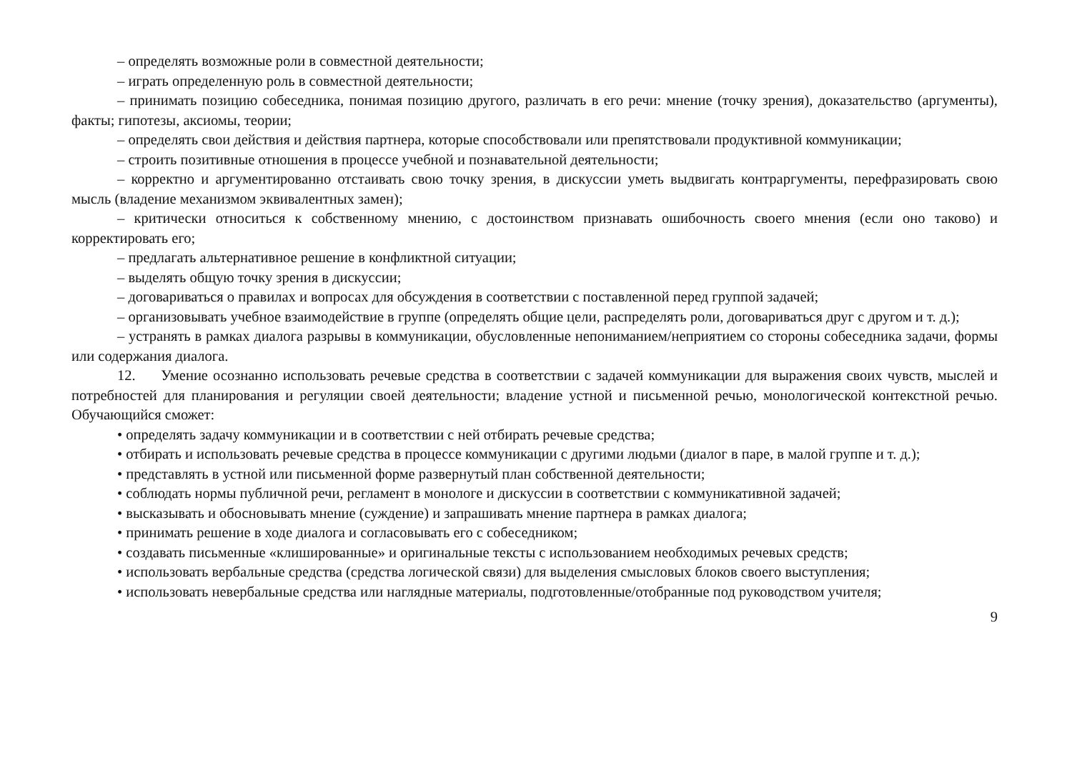– определять возможные роли в совместной деятельности;
– играть определенную роль в совместной деятельности;
– принимать позицию собеседника, понимая позицию другого, различать в его речи: мнение (точку зрения), доказательство (аргументы), факты; гипотезы, аксиомы, теории;
– определять свои действия и действия партнера, которые способствовали или препятствовали продуктивной коммуникации;
– строить позитивные отношения в процессе учебной и познавательной деятельности;
– корректно и аргументированно отстаивать свою точку зрения, в дискуссии уметь выдвигать контраргументы, перефразировать свою мысль (владение механизмом эквивалентных замен);
– критически относиться к собственному мнению, с достоинством признавать ошибочность своего мнения (если оно таково) и корректировать его;
– предлагать альтернативное решение в конфликтной ситуации;
– выделять общую точку зрения в дискуссии;
– договариваться о правилах и вопросах для обсуждения в соответствии с поставленной перед группой задачей;
– организовывать учебное взаимодействие в группе (определять общие цели, распределять роли, договариваться друг с другом и т. д.);
– устранять в рамках диалога разрывы в коммуникации, обусловленные непониманием/неприятием со стороны собеседника задачи, формы или содержания диалога.
12. Умение осознанно использовать речевые средства в соответствии с задачей коммуникации для выражения своих чувств, мыслей и потребностей для планирования и регуляции своей деятельности; владение устной и письменной речью, монологической контекстной речью. Обучающийся сможет:
• определять задачу коммуникации и в соответствии с ней отбирать речевые средства;
• отбирать и использовать речевые средства в процессе коммуникации с другими людьми (диалог в паре, в малой группе и т. д.);
• представлять в устной или письменной форме развернутый план собственной деятельности;
• соблюдать нормы публичной речи, регламент в монологе и дискуссии в соответствии с коммуникативной задачей;
• высказывать и обосновывать мнение (суждение) и запрашивать мнение партнера в рамках диалога;
• принимать решение в ходе диалога и согласовывать его с собеседником;
• создавать письменные «клишированные» и оригинальные тексты с использованием необходимых речевых средств;
• использовать вербальные средства (средства логической связи) для выделения смысловых блоков своего выступления;
• использовать невербальные средства или наглядные материалы, подготовленные/отобранные под руководством учителя;
9